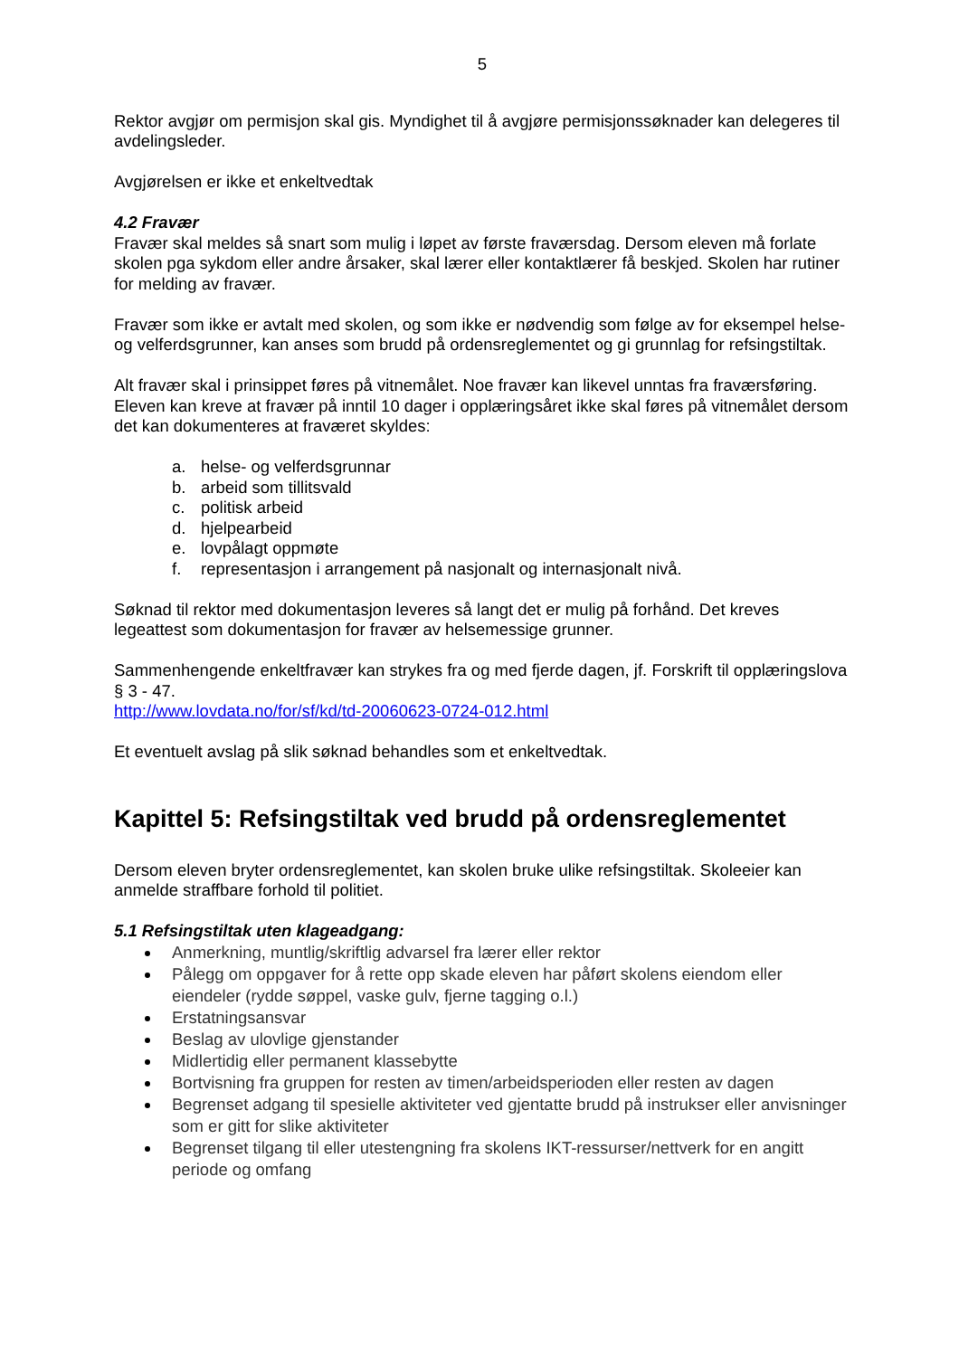5
Rektor avgjør om permisjon skal gis. Myndighet til å avgjøre permisjonssøknader kan delegeres til avdelingsleder.
Avgjørelsen er ikke et enkeltvedtak
4.2 Fravær
Fravær skal meldes så snart som mulig i løpet av første fraværsdag. Dersom eleven må forlate skolen pga sykdom eller andre årsaker, skal lærer eller kontaktlærer få beskjed. Skolen har rutiner for melding av fravær.
Fravær som ikke er avtalt med skolen, og som ikke er nødvendig som følge av for eksempel helse- og velferdsgrunner, kan anses som brudd på ordensreglementet og gi grunnlag for refsingstiltak.
Alt fravær skal i prinsippet føres på vitnemålet. Noe fravær kan likevel unntas fra fraværsføring. Eleven kan kreve at fravær på inntil 10 dager i opplæringsåret ikke skal føres på vitnemålet dersom det kan dokumenteres at fraværet skyldes:
a. helse- og velferdsgrunnar
b. arbeid som tillitsvald
c. politisk arbeid
d. hjelpearbeid
e. lovpålagt oppmøte
f. representasjon i arrangement på nasjonalt og internasjonalt nivå.
Søknad til rektor med dokumentasjon leveres så langt det er mulig på forhånd. Det kreves legeattest som dokumentasjon for fravær av helsemessige grunner.
Sammenhengende enkeltfravær kan strykes fra og med fjerde dagen, jf. Forskrift til opplæringslova § 3 - 47.
http://www.lovdata.no/for/sf/kd/td-20060623-0724-012.html
Et eventuelt avslag på slik søknad behandles som et enkeltvedtak.
Kapittel 5: Refsingstiltak ved brudd på ordensreglementet
Dersom eleven bryter ordensreglementet, kan skolen bruke ulike refsingstiltak. Skoleeier kan anmelde straffbare forhold til politiet.
5.1 Refsingstiltak uten klageadgang:
Anmerkning, muntlig/skriftlig advarsel fra lærer eller rektor
Pålegg om oppgaver for å rette opp skade eleven har påført skolens eiendom eller eiendeler (rydde søppel, vaske gulv, fjerne tagging o.l.)
Erstatningsansvar
Beslag av ulovlige gjenstander
Midlertidig eller permanent klassebytte
Bortvisning fra gruppen for resten av timen/arbeidsperioden eller resten av dagen
Begrenset adgang til spesielle aktiviteter ved gjentatte brudd på instrukser eller anvisninger som er gitt for slike aktiviteter
Begrenset tilgang til eller utestengning fra skolens IKT-ressurser/nettverk for en angitt periode og omfang